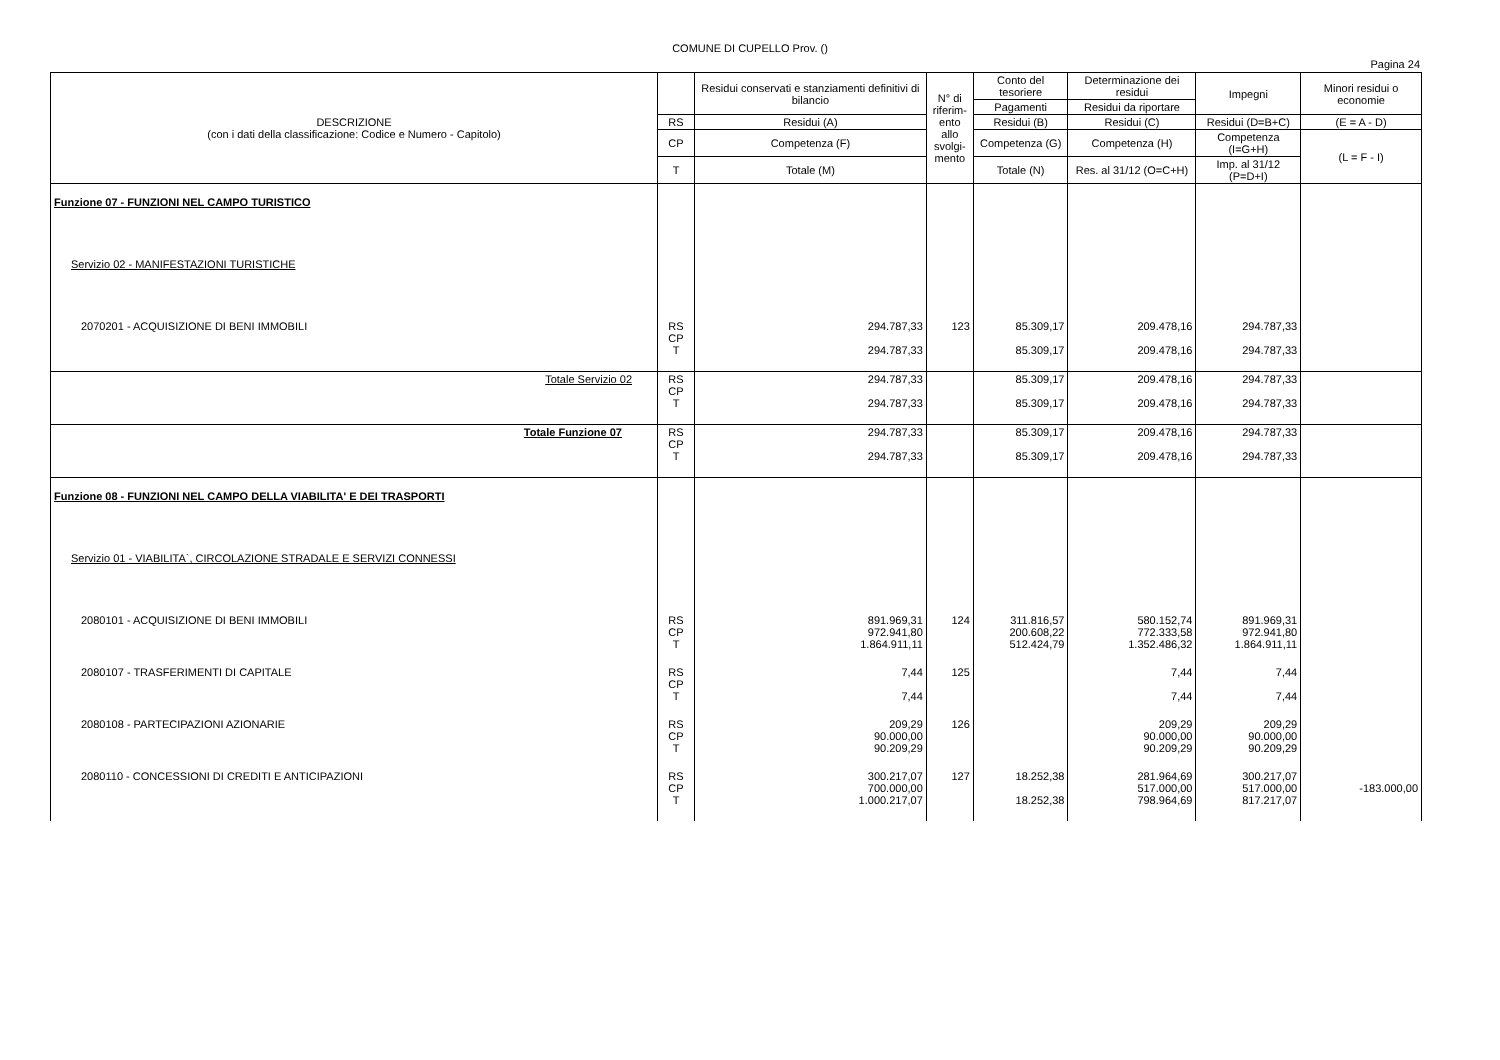COMUNE DI CUPELLO Prov. ()
Pagina 24
| DESCRIZIONE (con i dati della classificazione: Codice e Numero - Capitolo) | | Residui conservati e stanziamenti definitivi di bilancio | N° di riferim-ento allo svolgi-mento | Conto del tesoriere | Determinazione dei residui | Impegni | Minori residui o economie |
| --- | --- | --- | --- | --- | --- | --- | --- |
| | | | | Pagamenti | Residui da riportare | | |
| | RS | Residui (A) | | Residui (B) | Residui (C) | Residui (D=B+C) | (E = A - D) |
| | CP | Competenza (F) | | Competenza (G) | Competenza (H) | Competenza (I=G+H) | (L = F - I) |
| | T | Totale (M) | | Totale (N) | Res. al 31/12 (O=C+H) | Imp. al 31/12 (P=D+I) | |
| Funzione 07 - FUNZIONI NEL CAMPO TURISTICO | | | | | | | |
| Servizio 02 - MANIFESTAZIONI TURISTICHE | | | | | | | |
| 2070201 - ACQUISIZIONE DI BENI IMMOBILI | RS CP T | 294.787,33 294.787,33 | 123 | 85.309,17 85.309,17 | 209.478,16 209.478,16 | 294.787,33 294.787,33 | |
| Totale Servizio 02 | RS CP T | 294.787,33 294.787,33 | | 85.309,17 85.309,17 | 209.478,16 209.478,16 | 294.787,33 294.787,33 | |
| Totale Funzione 07 | RS CP T | 294.787,33 294.787,33 | | 85.309,17 85.309,17 | 209.478,16 209.478,16 | 294.787,33 294.787,33 | |
| Funzione 08 - FUNZIONI NEL CAMPO DELLA VIABILITA' E DEI TRASPORTI | | | | | | | |
| Servizio 01 - VIABILITA`, CIRCOLAZIONE STRADALE E SERVIZI CONNESSI | | | | | | | |
| 2080101 - ACQUISIZIONE DI BENI IMMOBILI | RS CP T | 891.969,31 972.941,80 1.864.911,11 | 124 | 311.816,57 200.608,22 512.424,79 | 580.152,74 772.333,58 1.352.486,32 | 891.969,31 972.941,80 1.864.911,11 | |
| 2080107 - TRASFERIMENTI DI CAPITALE | RS CP T | 7,44 7,44 | 125 | | 7,44 7,44 | 7,44 7,44 | |
| 2080108 - PARTECIPAZIONI AZIONARIE | RS CP T | 209,29 90.000,00 90.209,29 | 126 | | 209,29 90.000,00 90.209,29 | 209,29 90.000,00 90.209,29 | |
| 2080110 - CONCESSIONI DI CREDITI E ANTICIPAZIONI | RS CP T | 300.217,07 700.000,00 1.000.217,07 | 127 | 18.252,38 18.252,38 | 281.964,69 517.000,00 798.964,69 | 300.217,07 517.000,00 817.217,07 | -183.000,00 |